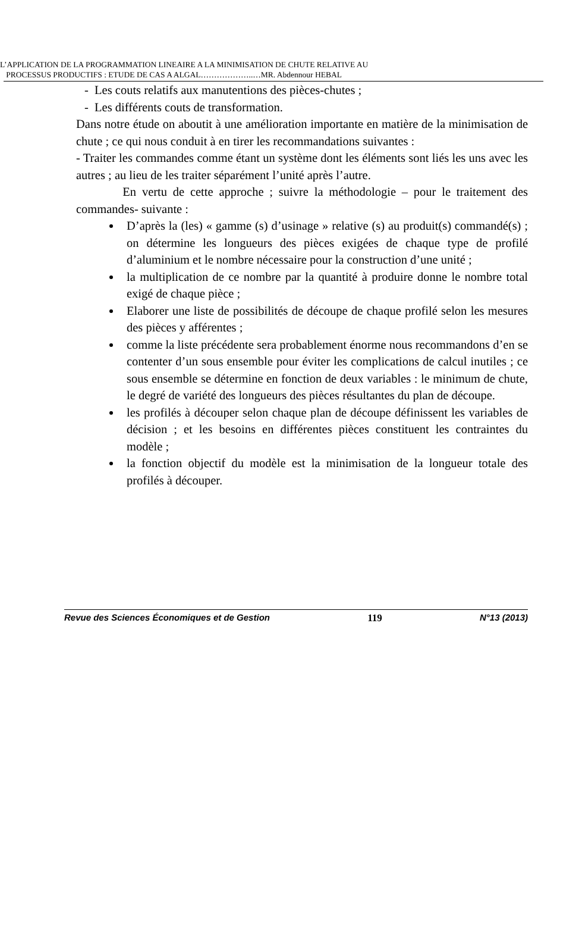L’APPLICATION DE LA PROGRAMMATION LINEAIRE A LA MINIMISATION DE CHUTE RELATIVE AU
PROCESSUS PRODUCTIFS : ETUDE DE CAS A ALGAL………………..…MR. Abdennour HEBAL
- Les couts relatifs aux manutentions des pièces-chutes ;
- Les différents couts de transformation.
Dans notre étude on aboutit à une amélioration importante en matière de la minimisation de chute ; ce qui nous conduit à en tirer les recommandations suivantes :
- Traiter les commandes comme étant un système dont les éléments sont liés les uns avec les autres ; au lieu de les traiter séparément l’unité après l’autre.
En vertu de cette approche ; suivre la méthodologie – pour le traitement des commandes- suivante :
D’après la (les) « gamme (s) d’usinage » relative (s) au produit(s) commandé(s) ; on détermine les longueurs des pièces exigées de chaque type de profilé d’aluminium et le nombre nécessaire pour la construction d’une unité ;
la multiplication de ce nombre par la quantité à produire donne le nombre total exigé de chaque pièce ;
Elaborer une liste de possibilités de découpe de chaque profilé selon les mesures des pièces y afférentes ;
comme la liste précédente sera probablement énorme nous recommandons d’en se contenter d’un sous ensemble pour éviter les complications de calcul inutiles ; ce sous ensemble se détermine en fonction de deux variables : le minimum de chute, le degré de variété des longueurs des pièces résultantes du plan de découpe.
les profilés à découper selon chaque plan de découpe définissent les variables de décision ; et les besoins en différentes pièces constituent les contraintes du modèle ;
la fonction objectif du modèle est la minimisation de la longueur totale des profilés à découper.
Revue des Sciences Économiques et de Gestion 119 N°13 (2013)